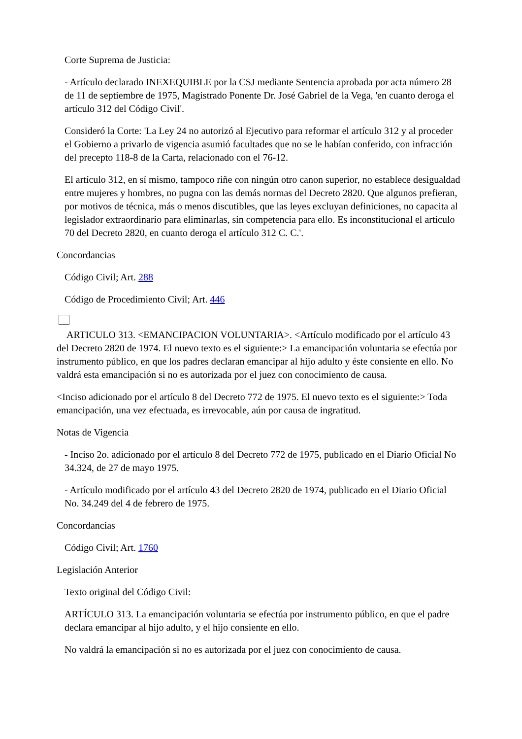Corte Suprema de Justicia:
- Artículo declarado INEXEQUIBLE por la CSJ mediante Sentencia aprobada por acta número 28 de 11 de septiembre de 1975, Magistrado Ponente Dr. José Gabriel de la Vega, 'en cuanto deroga el artículo 312 del Código Civil'.
Consideró la Corte: 'La Ley 24 no autorizó al Ejecutivo para reformar el artículo 312 y al proceder el Gobierno a privarlo de vigencia asumió facultades que no se le habían conferido, con infracción del precepto 118-8 de la Carta, relacionado con el 76-12.
El artículo 312, en sí mismo, tampoco riñe con ningún otro canon superior, no establece desigualdad entre mujeres y hombres, no pugna con las demás normas del Decreto 2820. Que algunos prefieran, por motivos de técnica, más o menos discutibles, que las leyes excluyan definiciones, no capacita al legislador extraordinario para eliminarlas, sin competencia para ello. Es inconstitucional el artículo 70 del Decreto 2820, en cuanto deroga el artículo 312 C. C.'.
Concordancias
Código Civil; Art. 288
Código de Procedimiento Civil; Art. 446
ARTICULO 313. <EMANCIPACION VOLUNTARIA>. <Artículo modificado por el artículo 43 del Decreto 2820 de 1974. El nuevo texto es el siguiente:> La emancipación voluntaria se efectúa por instrumento público, en que los padres declaran emancipar al hijo adulto y éste consiente en ello. No valdrá esta emancipación si no es autorizada por el juez con conocimiento de causa.
<Inciso adicionado por el artículo 8 del Decreto 772 de 1975. El nuevo texto es el siguiente:> Toda emancipación, una vez efectuada, es irrevocable, aún por causa de ingratitud.
Notas de Vigencia
- Inciso 2o. adicionado por el artículo 8 del Decreto 772 de 1975, publicado en el Diario Oficial No 34.324, de 27 de mayo 1975.
- Artículo modificado por el artículo 43 del Decreto 2820 de 1974, publicado en el Diario Oficial No. 34.249 del 4 de febrero de 1975.
Concordancias
Código Civil; Art. 1760
Legislación Anterior
Texto original del Código Civil:
ARTÍCULO 313. La emancipación voluntaria se efectúa por instrumento público, en que el padre declara emancipar al hijo adulto, y el hijo consiente en ello.
No valdrá la emancipación si no es autorizada por el juez con conocimiento de causa.